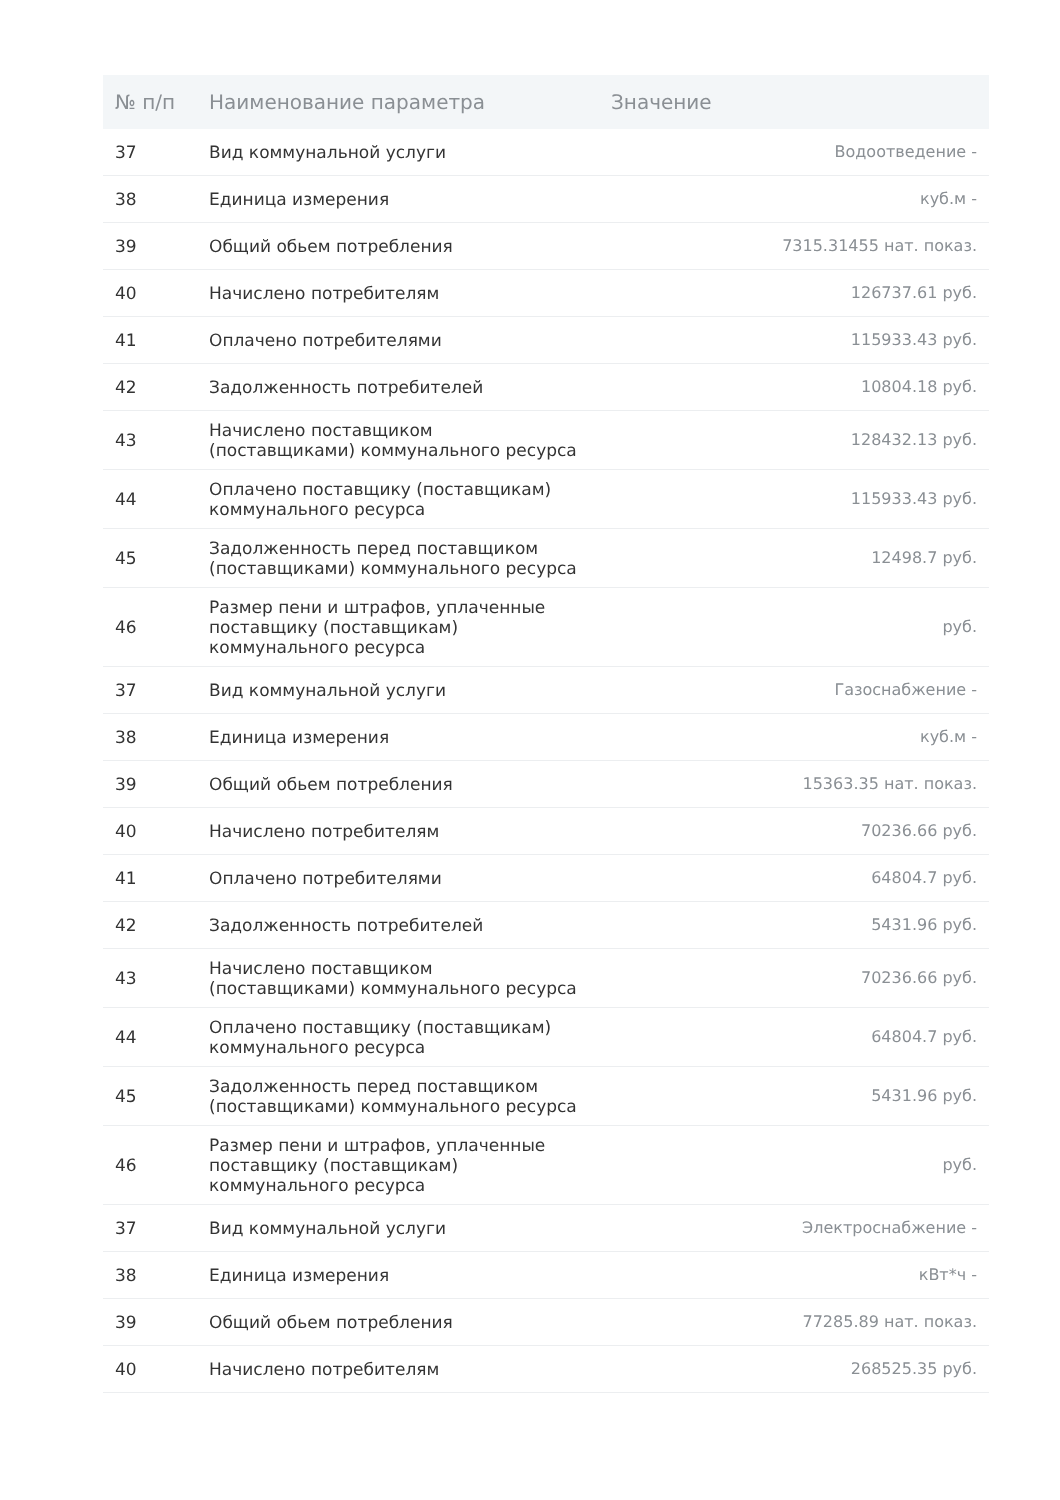| № п/п | Наименование параметра | Значение |
| --- | --- | --- |
| 37 | Вид коммунальной услуги | Водоотведение - |
| 38 | Единица измерения | куб.м - |
| 39 | Общий обьем потребления | 7315.31455 нат. показ. |
| 40 | Начислено потребителям | 126737.61 руб. |
| 41 | Оплачено потребителями | 115933.43 руб. |
| 42 | Задолженность потребителей | 10804.18 руб. |
| 43 | Начислено поставщиком (поставщиками) коммунального ресурса | 128432.13 руб. |
| 44 | Оплачено поставщику (поставщикам) коммунального ресурса | 115933.43 руб. |
| 45 | Задолженность перед поставщиком (поставщиками) коммунального ресурса | 12498.7 руб. |
| 46 | Размер пени и штрафов, уплаченные поставщику (поставщикам) коммунального ресурса | руб. |
| 37 | Вид коммунальной услуги | Газоснабжение - |
| 38 | Единица измерения | куб.м - |
| 39 | Общий обьем потребления | 15363.35 нат. показ. |
| 40 | Начислено потребителям | 70236.66 руб. |
| 41 | Оплачено потребителями | 64804.7 руб. |
| 42 | Задолженность потребителей | 5431.96 руб. |
| 43 | Начислено поставщиком (поставщиками) коммунального ресурса | 70236.66 руб. |
| 44 | Оплачено поставщику (поставщикам) коммунального ресурса | 64804.7 руб. |
| 45 | Задолженность перед поставщиком (поставщиками) коммунального ресурса | 5431.96 руб. |
| 46 | Размер пени и штрафов, уплаченные поставщику (поставщикам) коммунального ресурса | руб. |
| 37 | Вид коммунальной услуги | Электроснабжение - |
| 38 | Единица измерения | кВт*ч - |
| 39 | Общий обьем потребления | 77285.89 нат. показ. |
| 40 | Начислено потребителям | 268525.35 руб. |